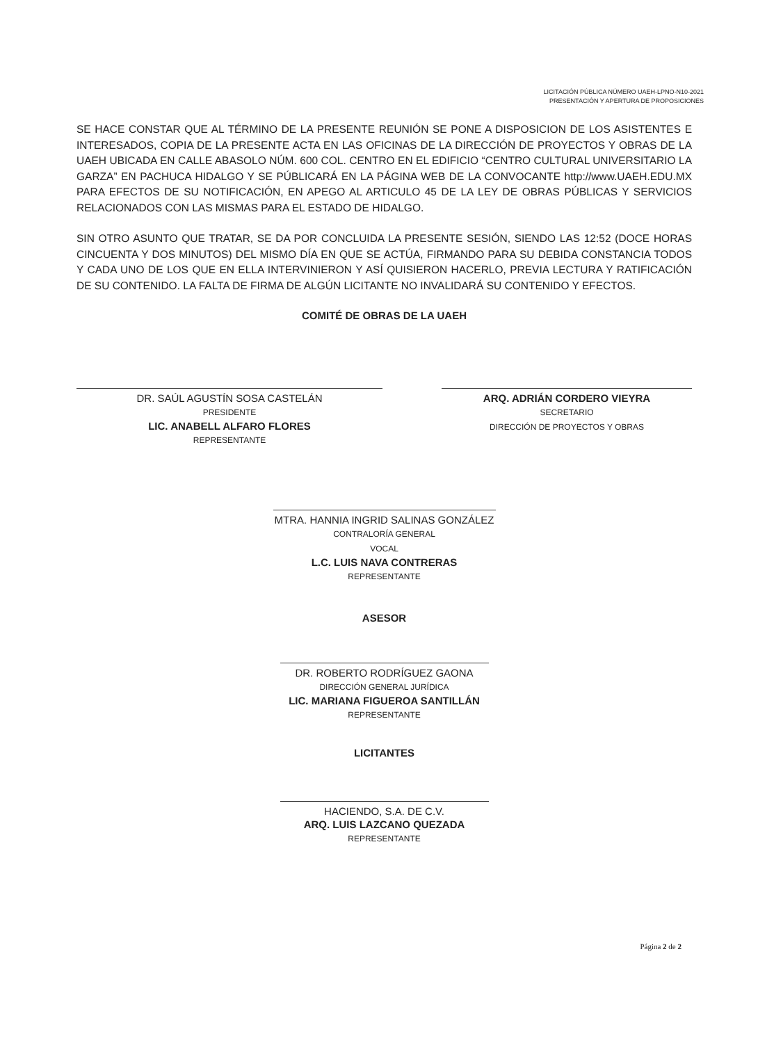LICITACIÓN PÚBLICA NÚMERO UAEH-LPNO-N10-2021
PRESENTACIÓN Y APERTURA DE PROPOSICIONES
SE HACE CONSTAR QUE AL TÉRMINO DE LA PRESENTE REUNIÓN SE PONE A DISPOSICION DE LOS ASISTENTES E INTERESADOS, COPIA DE LA PRESENTE ACTA EN LAS OFICINAS DE LA DIRECCIÓN DE PROYECTOS Y OBRAS DE LA UAEH UBICADA EN CALLE ABASOLO NÚM. 600 COL. CENTRO EN EL EDIFICIO “CENTRO CULTURAL UNIVERSITARIO LA GARZA” EN PACHUCA HIDALGO Y SE PÚBLICARÁ EN LA PÁGINA WEB DE LA CONVOCANTE http://www.UAEH.EDU.MX PARA EFECTOS DE SU NOTIFICACIÓN, EN APEGO AL ARTICULO 45 DE LA LEY DE OBRAS PÚBLICAS Y SERVICIOS RELACIONADOS CON LAS MISMAS PARA EL ESTADO DE HIDALGO.
SIN OTRO ASUNTO QUE TRATAR, SE DA POR CONCLUIDA LA PRESENTE SESIÓN, SIENDO LAS 12:52 (DOCE HORAS CINCUENTA Y DOS MINUTOS) DEL MISMO DÍA EN QUE SE ACTÚA, FIRMANDO PARA SU DEBIDA CONSTANCIA TODOS Y CADA UNO DE LOS QUE EN ELLA INTERVINIERON Y ASÍ QUISIERON HACERLO, PREVIA LECTURA Y RATIFICACIÓN DE SU CONTENIDO. LA FALTA DE FIRMA DE ALGÚN LICITANTE NO INVALIDARÁ SU CONTENIDO Y EFECTOS.
COMITÉ DE OBRAS DE LA UAEH
DR. SAÚL AGUSTÍN SOSA CASTELÁN
PRESIDENTE
LIC. ANABELL ALFARO FLORES
REPRESENTANTE
ARQ. ADRIÁN CORDERO VIEYRA
SECRETARIO
DIRECCIÓN DE PROYECTOS Y OBRAS
MTRA. HANNIA INGRID SALINAS GONZÁLEZ
CONTRALORÍA GENERAL
VOCAL
L.C. LUIS NAVA CONTRERAS
REPRESENTANTE
ASESOR
DR. ROBERTO RODRÍGUEZ GAONA
DIRECCIÓN GENERAL JURÍDICA
LIC. MARIANA FIGUEROA SANTILLÁN
REPRESENTANTE
LICITANTES
HACIENDO, S.A. DE C.V.
ARQ. LUIS LAZCANO QUEZADA
REPRESENTANTE
Página 2 de 2